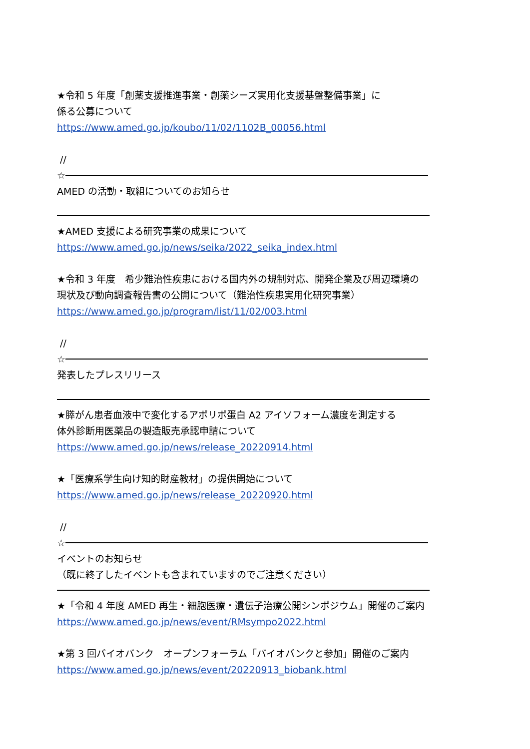★令和 5 年度「創薬支援推進事業・創薬シーズ実用化支援基盤整備事業」に
係る公募について
https://www.amed.go.jp/koubo/11/02/1102B_00056.html
//
☆
AMED の活動・取組についてのお知らせ
★AMED 支援による研究事業の成果について
https://www.amed.go.jp/news/seika/2022_seika_index.html
★令和 3 年度　希少難治性疾患における国内外の規制対応、開発企業及び周辺環境の
現状及び動向調査報告書の公開について（難治性疾患実用化研究事業）
https://www.amed.go.jp/program/list/11/02/003.html
//
☆
発表したプレスリリース
★膵がん患者血液中で変化するアポリポ蛋白 A2 アイソフォーム濃度を測定する
体外診断用医薬品の製造販売承認申請について
https://www.amed.go.jp/news/release_20220914.html
★「医療系学生向け知的財産教材」の提供開始について
https://www.amed.go.jp/news/release_20220920.html
//
☆
イベントのお知らせ
（既に終了したイベントも含まれていますのでご注意ください）
★「令和 4 年度 AMED 再生・細胞医療・遺伝子治療公開シンポジウム」開催のご案内
https://www.amed.go.jp/news/event/RMsympo2022.html
★第 3 回バイオバンク　オープンフォーラム「バイオバンクと参加」開催のご案内
https://www.amed.go.jp/news/event/20220913_biobank.html